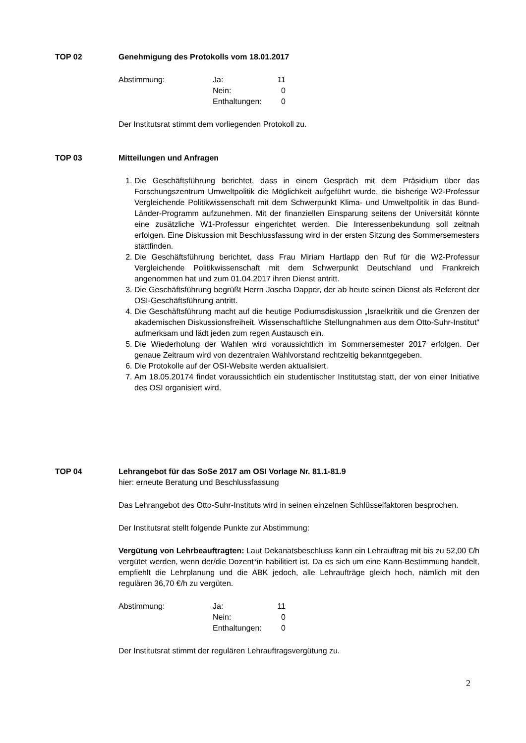TOP 02 Genehmigung des Protokolls vom 18.01.2017
| Abstimmung: | Ja: | 11 |
| | Nein: | 0 |
| | Enthaltungen: | 0 |
Der Institutsrat stimmt dem vorliegenden Protokoll zu.
TOP 03 Mitteilungen und Anfragen
1. Die Geschäftsführung berichtet, dass in einem Gespräch mit dem Präsidium über das Forschungszentrum Umweltpolitik die Möglichkeit aufgeführt wurde, die bisherige W2-Professur Vergleichende Politikwissenschaft mit dem Schwerpunkt Klima- und Umweltpolitik in das Bund-Länder-Programm aufzunehmen. Mit der finanziellen Einsparung seitens der Universität könnte eine zusätzliche W1-Professur eingerichtet werden. Die Interessenbekundung soll zeitnah erfolgen. Eine Diskussion mit Beschlussfassung wird in der ersten Sitzung des Sommersemesters stattfinden.
2. Die Geschäftsführung berichtet, dass Frau Miriam Hartlapp den Ruf für die W2-Professur Vergleichende Politikwissenschaft mit dem Schwerpunkt Deutschland und Frankreich angenommen hat und zum 01.04.2017 ihren Dienst antritt.
3. Die Geschäftsführung begrüßt Herrn Joscha Dapper, der ab heute seinen Dienst als Referent der OSI-Geschäftsführung antritt.
4. Die Geschäftsführung macht auf die heutige Podiumsdiskussion „Israelkritik und die Grenzen der akademischen Diskussionsfreiheit. Wissenschaftliche Stellungnahmen aus dem Otto-Suhr-Institut" aufmerksam und lädt jeden zum regen Austausch ein.
5. Die Wiederholung der Wahlen wird voraussichtlich im Sommersemester 2017 erfolgen. Der genaue Zeitraum wird von dezentralen Wahlvorstand rechtzeitig bekanntgegeben.
6. Die Protokolle auf der OSI-Website werden aktualisiert.
7. Am 18.05.20174 findet voraussichtlich ein studentischer Institutstag statt, der von einer Initiative des OSI organisiert wird.
TOP 04 Lehrangebot für das SoSe 2017 am OSI Vorlage Nr. 81.1-81.9
hier: erneute Beratung und Beschlussfassung
Das Lehrangebot des Otto-Suhr-Instituts wird in seinen einzelnen Schlüsselfaktoren besprochen.
Der Institutsrat stellt folgende Punkte zur Abstimmung:
Vergütung von Lehrbeauftragten: Laut Dekanatsbeschluss kann ein Lehrauftrag mit bis zu 52,00 €/h vergütet werden, wenn der/die Dozent*in habilitiert ist. Da es sich um eine Kann-Bestimmung handelt, empfiehlt die Lehrplanung und die ABK jedoch, alle Lehraufträge gleich hoch, nämlich mit den regulären 36,70 €/h zu vergüten.
| Abstimmung: | Ja: | 11 |
| | Nein: | 0 |
| | Enthaltungen: | 0 |
Der Institutsrat stimmt der regulären Lehrauftragsvergütung zu.
2